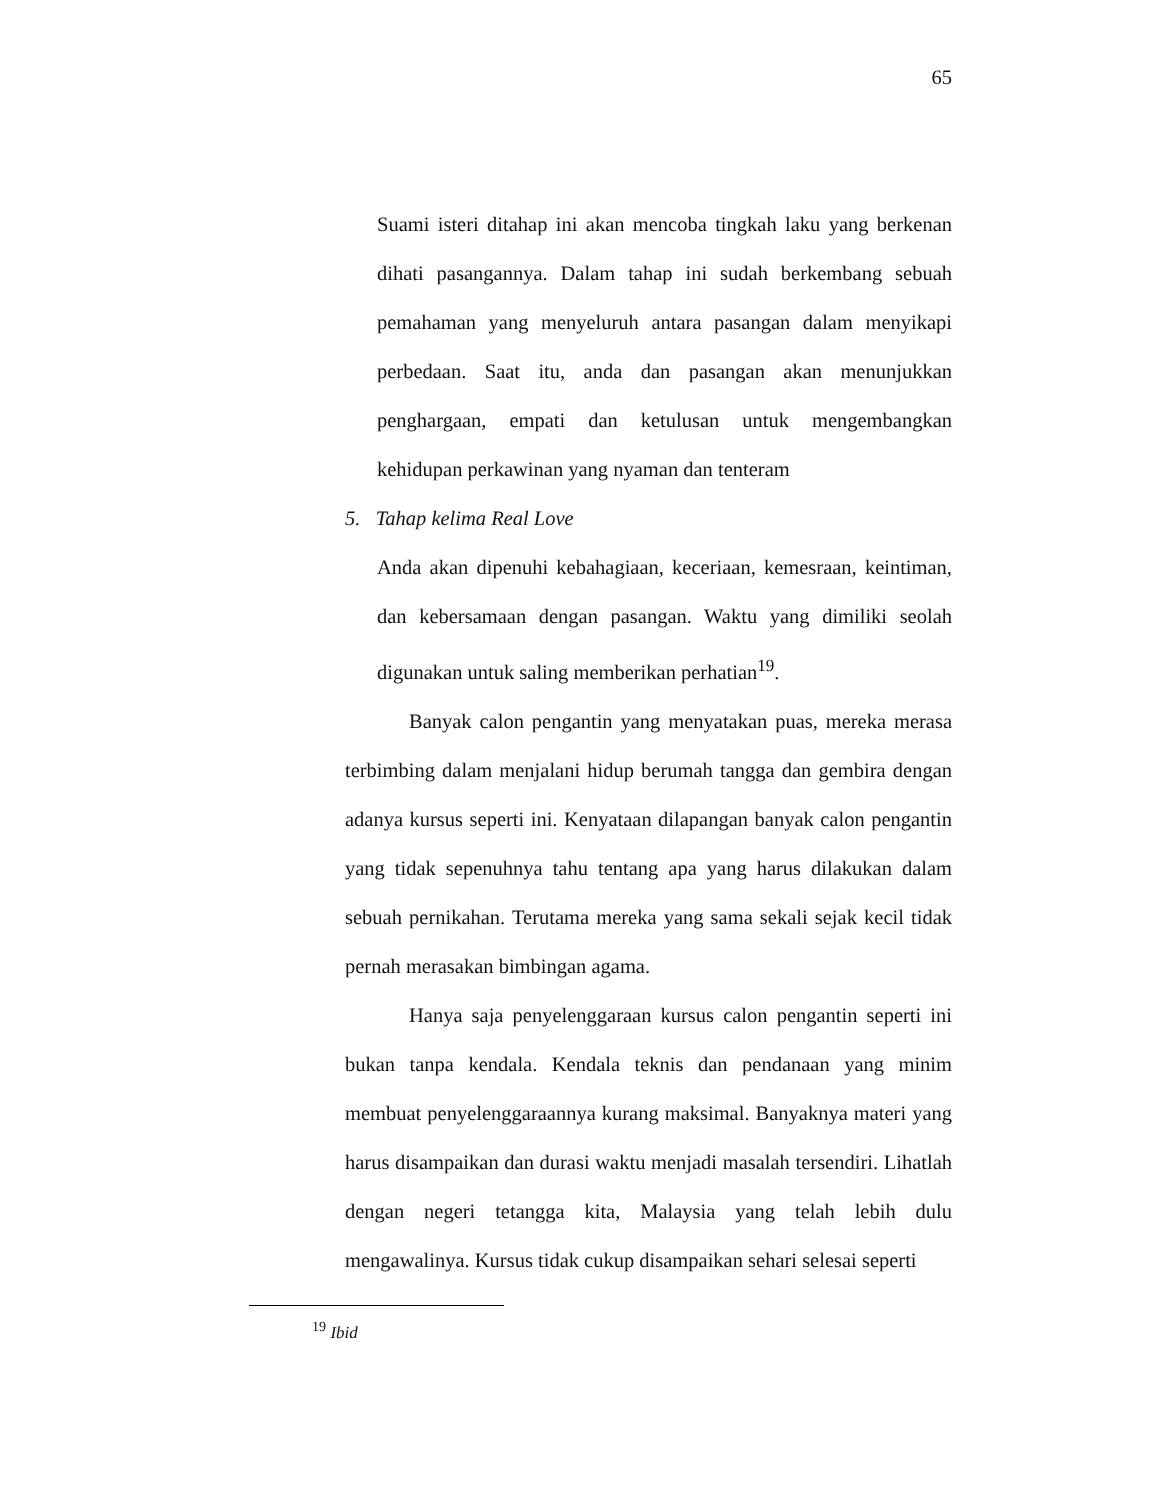65
Suami isteri ditahap ini akan mencoba tingkah laku yang berkenan dihati pasangannya. Dalam tahap ini sudah berkembang sebuah pemahaman yang menyeluruh antara pasangan dalam menyikapi perbedaan. Saat itu, anda dan pasangan akan menunjukkan penghargaan, empati dan ketulusan untuk mengembangkan kehidupan perkawinan yang nyaman dan tenteram
5. Tahap kelima Real Love
Anda akan dipenuhi kebahagiaan, keceriaan, kemesraan, keintiman, dan kebersamaan dengan pasangan. Waktu yang dimiliki seolah digunakan untuk saling memberikan perhatian<sup>19</sup>.
Banyak calon pengantin yang menyatakan puas, mereka merasa terbimbing dalam menjalani hidup berumah tangga dan gembira dengan adanya kursus seperti ini. Kenyataan dilapangan banyak calon pengantin yang tidak sepenuhnya tahu tentang apa yang harus dilakukan dalam sebuah pernikahan. Terutama mereka yang sama sekali sejak kecil tidak pernah merasakan bimbingan agama.
Hanya saja penyelenggaraan kursus calon pengantin seperti ini bukan tanpa kendala. Kendala teknis dan pendanaan yang minim membuat penyelenggaraannya kurang maksimal. Banyaknya materi yang harus disampaikan dan durasi waktu menjadi masalah tersendiri. Lihatlah dengan negeri tetangga kita, Malaysia yang telah lebih dulu mengawalinya. Kursus tidak cukup disampaikan sehari selesai seperti
<sup>19</sup> Ibid